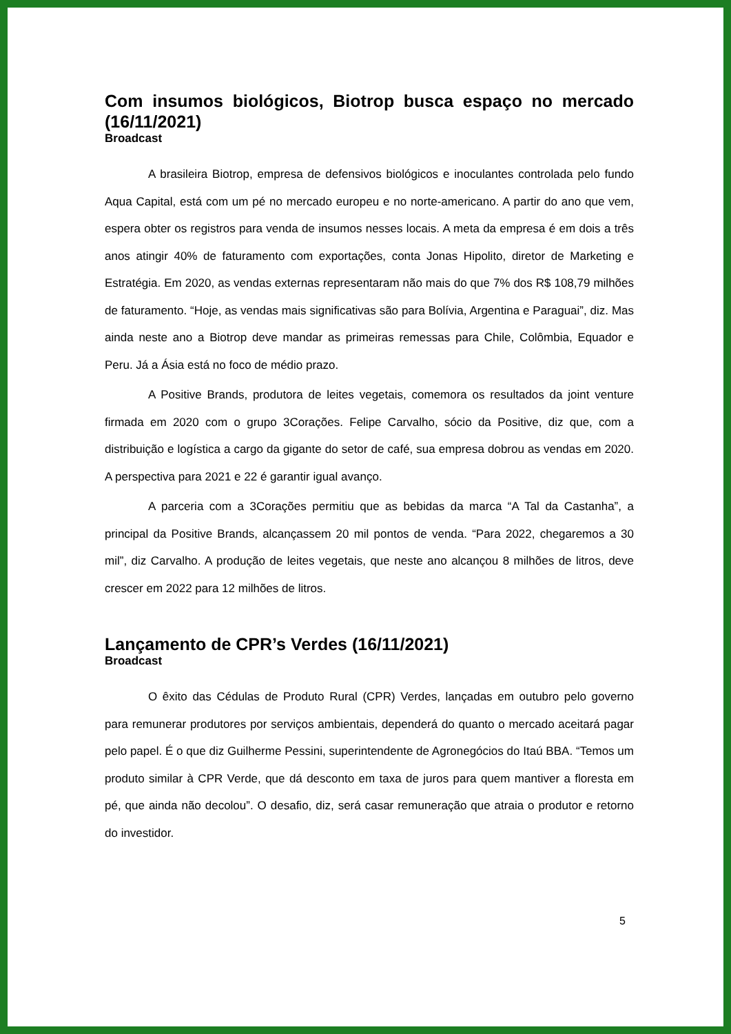Com insumos biológicos, Biotrop busca espaço no mercado (16/11/2021)
Broadcast
A brasileira Biotrop, empresa de defensivos biológicos e inoculantes controlada pelo fundo Aqua Capital, está com um pé no mercado europeu e no norte-americano. A partir do ano que vem, espera obter os registros para venda de insumos nesses locais. A meta da empresa é em dois a três anos atingir 40% de faturamento com exportações, conta Jonas Hipolito, diretor de Marketing e Estratégia. Em 2020, as vendas externas representaram não mais do que 7% dos R$ 108,79 milhões de faturamento. “Hoje, as vendas mais significativas são para Bolívia, Argentina e Paraguai”, diz. Mas ainda neste ano a Biotrop deve mandar as primeiras remessas para Chile, Colômbia, Equador e Peru. Já a Ásia está no foco de médio prazo.
A Positive Brands, produtora de leites vegetais, comemora os resultados da joint venture firmada em 2020 com o grupo 3Corações. Felipe Carvalho, sócio da Positive, diz que, com a distribuição e logística a cargo da gigante do setor de café, sua empresa dobrou as vendas em 2020. A perspectiva para 2021 e 22 é garantir igual avanço.
A parceria com a 3Corações permitiu que as bebidas da marca “A Tal da Castanha”, a principal da Positive Brands, alcançassem 20 mil pontos de venda. “Para 2022, chegaremos a 30 mil”, diz Carvalho. A produção de leites vegetais, que neste ano alcançou 8 milhões de litros, deve crescer em 2022 para 12 milhões de litros.
Lançamento de CPR’s Verdes (16/11/2021)
Broadcast
O êxito das Cédulas de Produto Rural (CPR) Verdes, lançadas em outubro pelo governo para remunerar produtores por serviços ambientais, dependerá do quanto o mercado aceitará pagar pelo papel. É o que diz Guilherme Pessini, superintendente de Agronegócios do Itaú BBA. “Temos um produto similar à CPR Verde, que dá desconto em taxa de juros para quem mantiver a floresta em pé, que ainda não decolou”. O desafio, diz, será casar remuneração que atraia o produtor e retorno do investidor.
5